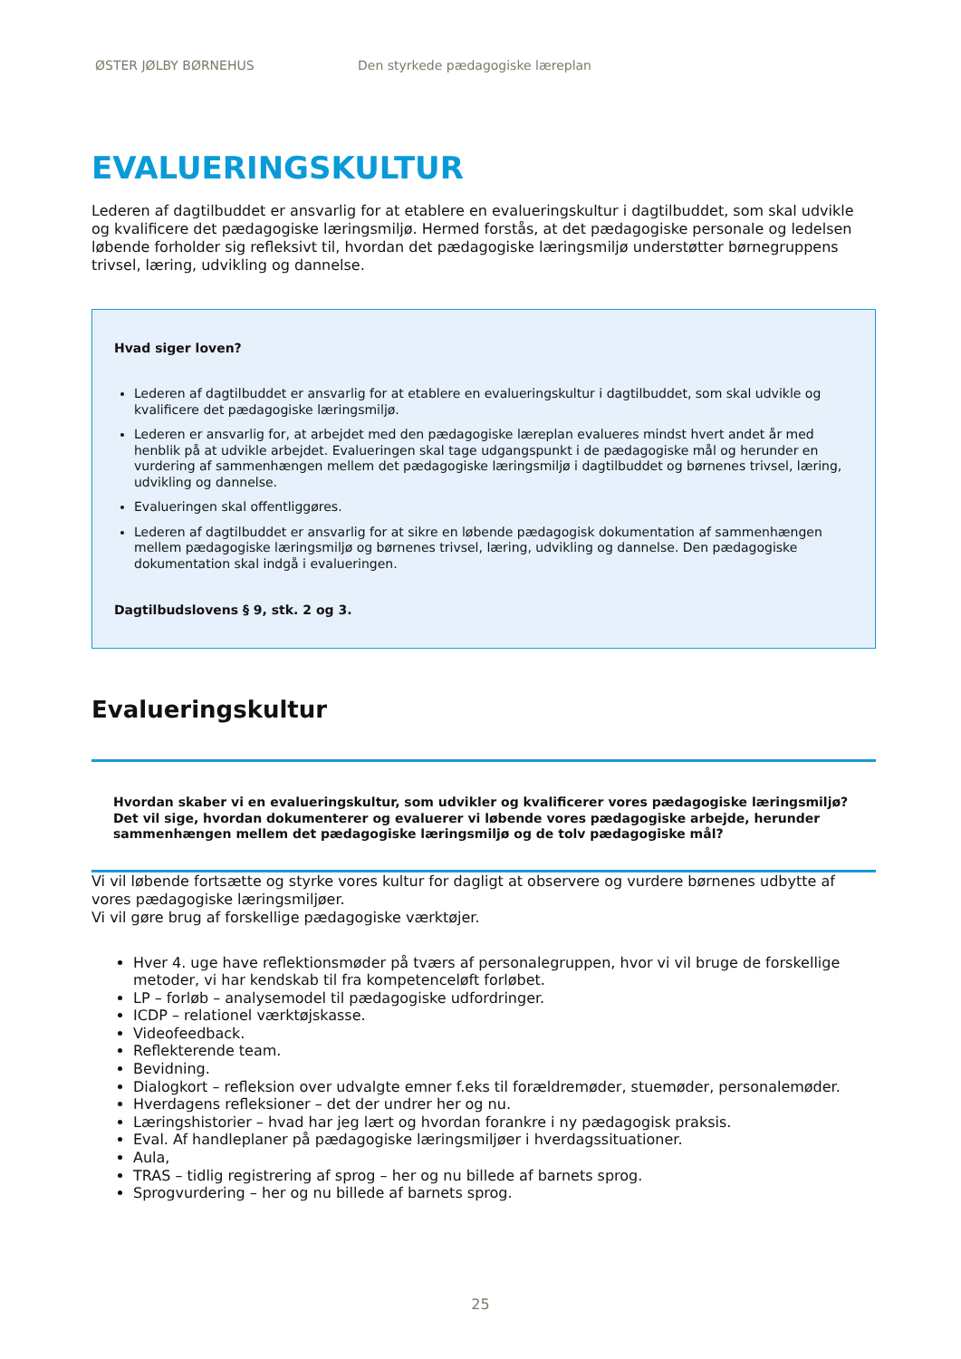ØSTER JØLBY BØRNEHUS Den styrkede pædagogiske læreplan
EVALUERINGSKULTUR
Lederen af dagtilbuddet er ansvarlig for at etablere en evalueringskultur i dagtilbuddet, som skal udvikle og kvalificere det pædagogiske læringsmiljø. Hermed forstås, at det pædagogiske personale og ledelsen løbende forholder sig refleksivt til, hvordan det pædagogiske læringsmiljø understøtter børnegruppens trivsel, læring, udvikling og dannelse.
Hvad siger loven?
Lederen af dagtilbuddet er ansvarlig for at etablere en evalueringskultur i dagtilbuddet, som skal udvikle og kvalificere det pædagogiske læringsmiljø.
Lederen er ansvarlig for, at arbejdet med den pædagogiske læreplan evalueres mindst hvert andet år med henblik på at udvikle arbejdet. Evalueringen skal tage udgangspunkt i de pædagogiske mål og herunder en vurdering af sammenhængen mellem det pædagogiske læringsmiljø i dagtilbuddet og børnenes trivsel, læring, udvikling og dannelse.
Evalueringen skal offentliggøres.
Lederen af dagtilbuddet er ansvarlig for at sikre en løbende pædagogisk dokumentation af sammenhængen mellem pædagogiske læringsmiljø og børnenes trivsel, læring, udvikling og dannelse. Den pædagogiske dokumentation skal indgå i evalueringen.
Dagtilbudslovens § 9, stk. 2 og 3.
Evalueringskultur
Hvordan skaber vi en evalueringskultur, som udvikler og kvalificerer vores pædagogiske læringsmiljø? Det vil sige, hvordan dokumenterer og evaluerer vi løbende vores pædagogiske arbejde, herunder sammenhængen mellem det pædagogiske læringsmiljø og de tolv pædagogiske mål?
Vi vil løbende fortsætte og styrke vores kultur for dagligt at observere og vurdere børnenes udbytte af vores pædagogiske læringsmiljøer.
Vi vil gøre brug af forskellige pædagogiske værktøjer.
Hver 4. uge have reflektionsmøder på tværs af personalegruppen, hvor vi vil bruge de forskellige metoder, vi har kendskab til fra kompetenceløft forløbet.
LP – forløb – analysemodel til pædagogiske udfordringer.
ICDP – relationel værktøjskasse.
Videofeedback.
Reflekterende team.
Bevidning.
Dialogkort – refleksion over udvalgte emner f.eks til forældremøder, stuemøder, personalemøder.
Hverdagens refleksioner – det der undrer her og nu.
Læringshistorier – hvad har jeg lært og hvordan forankre i ny pædagogisk praksis.
Eval. Af handleplaner på pædagogiske læringsmiljøer i hverdagssituationer.
Aula,
TRAS – tidlig registrering af sprog – her og nu billede af barnets sprog.
Sprogvurdering – her og nu billede af barnets sprog.
25